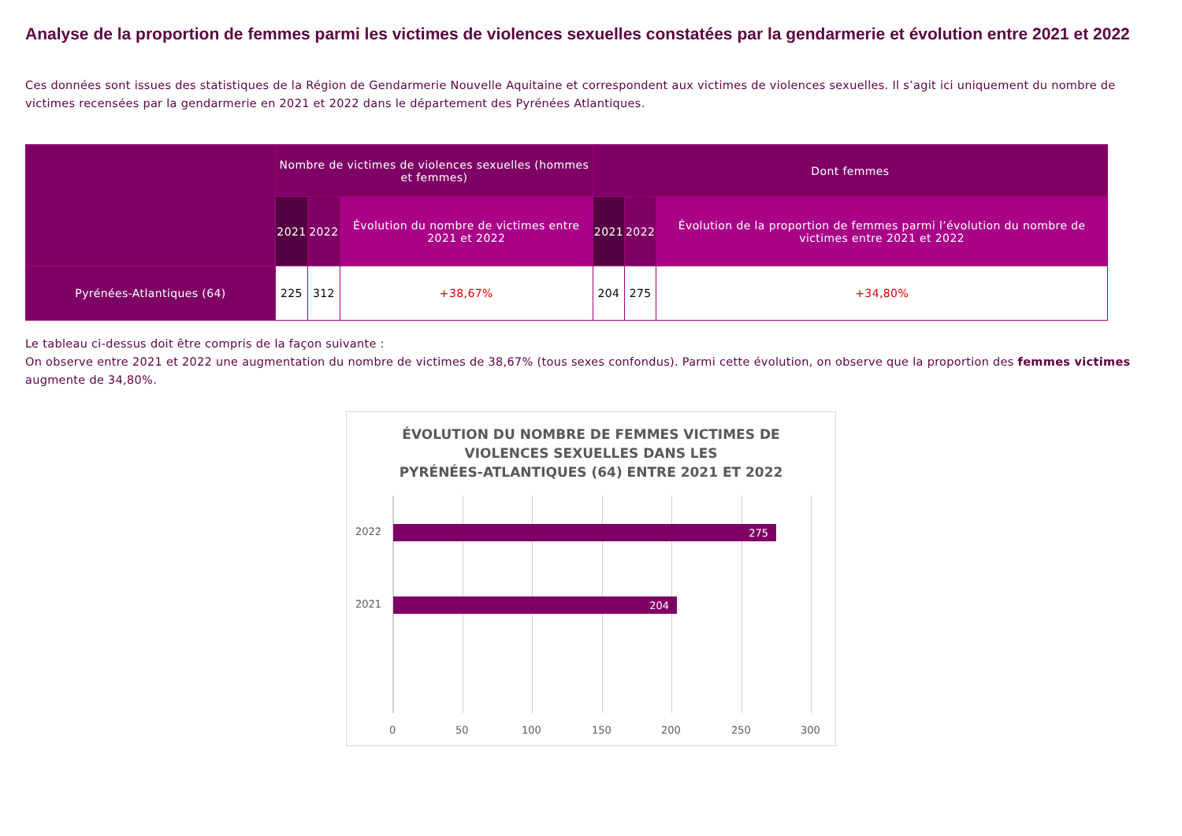Analyse de la proportion de femmes parmi les victimes de violences sexuelles constatées par la gendarmerie et évolution entre 2021 et 2022
Ces données sont issues des statistiques de la Région de Gendarmerie Nouvelle Aquitaine et correspondent aux victimes de violences sexuelles. Il s’agit ici uniquement du nombre de victimes recensées par la gendarmerie en 2021 et 2022 dans le département des Pyrénées Atlantiques.
| | Nombre de victimes de violences sexuelles (hommes et femmes) | | | Dont femmes | | |
| --- | --- | --- | --- | --- | --- | --- |
| | 2021 | 2022 | Évolution du nombre de victimes entre 2021 et 2022 | 2021 | 2022 | Évolution de la proportion de femmes parmi l’évolution du nombre de victimes entre 2021 et 2022 |
| Pyrénées-Atlantiques (64) | 225 | 312 | +38,67% | 204 | 275 | +34,80% |
Le tableau ci-dessus doit être compris de la façon suivante :
On observe entre 2021 et 2022 une augmentation du nombre de victimes de 38,67% (tous sexes confondus). Parmi cette évolution, on observe que la proportion des femmes victimes augmente de 34,80%.
ÉVOLUTION DU NOMBRE DE FEMMES VICTIMES DE
VIOLENCES SEXUELLES DANS LES
PYRÉNÉES-ATLANTIQUES (64) ENTRE 2021 ET 2022
2022 275
2021 204
0 50 100 150 200 250 300